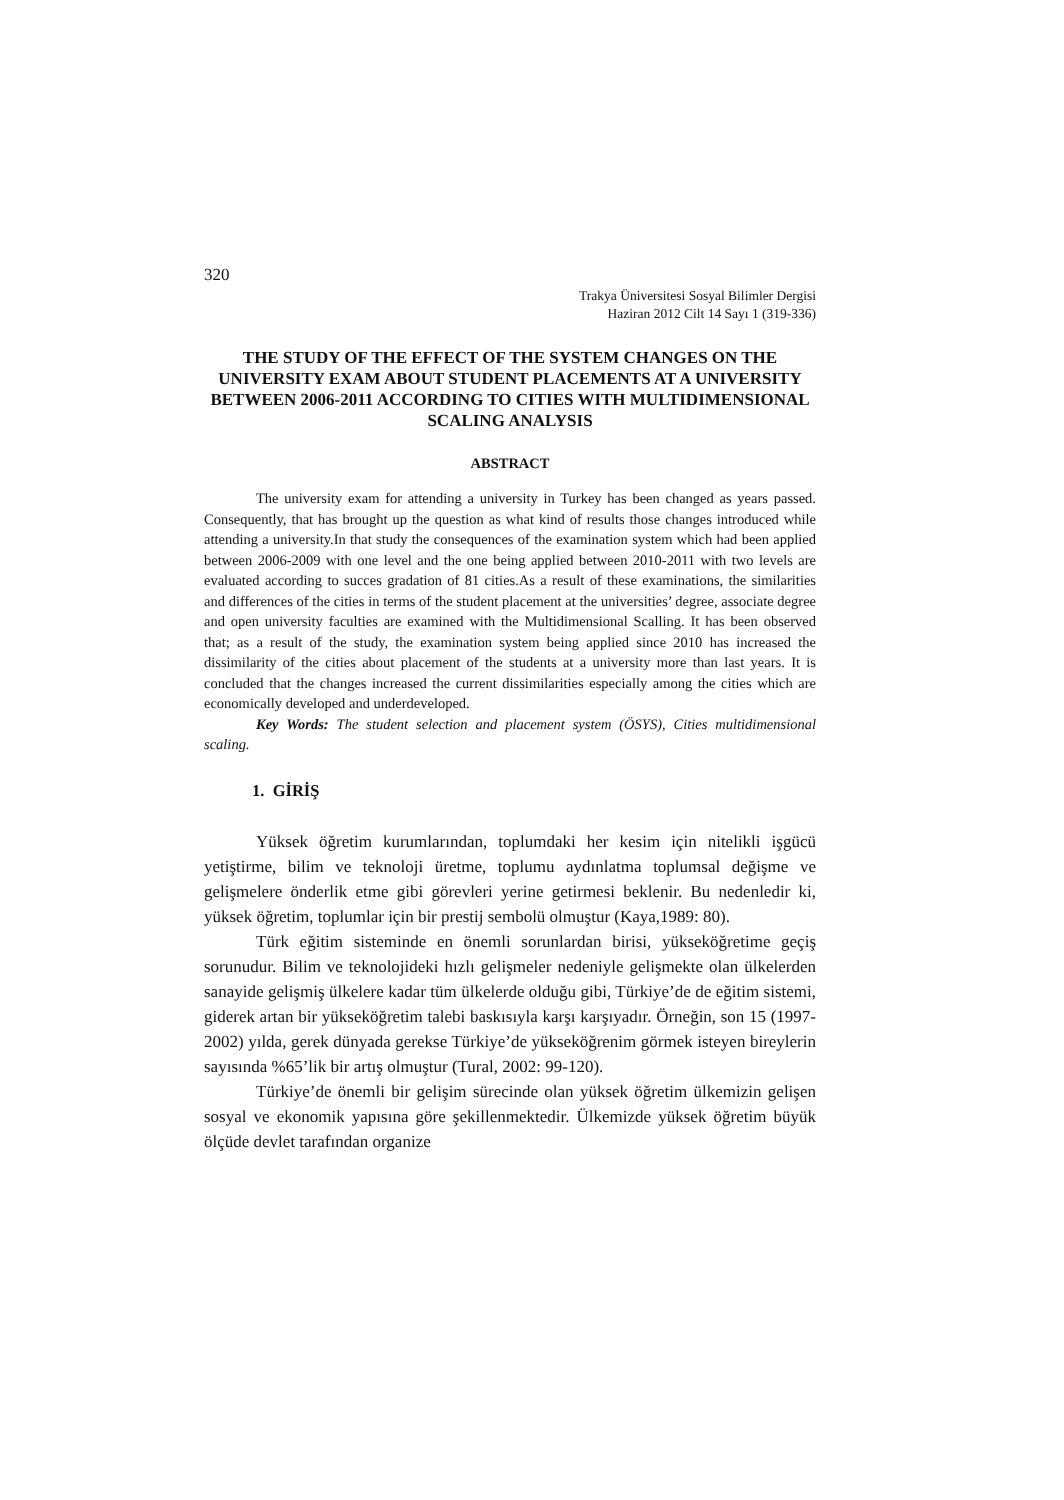320
Trakya Üniversitesi Sosyal Bilimler Dergisi
Haziran 2012 Cilt 14 Sayı 1 (319-336)
THE STUDY OF THE EFFECT OF THE SYSTEM CHANGES ON THE UNIVERSITY EXAM ABOUT STUDENT PLACEMENTS AT A UNIVERSITY BETWEEN 2006-2011 ACCORDING TO CITIES WITH MULTIDIMENSIONAL SCALING ANALYSIS
ABSTRACT
The university exam for attending a university in Turkey has been changed as years passed. Consequently, that has brought up the question as what kind of results those changes introduced while attending a university.In that study the consequences of the examination system which had been applied between 2006-2009 with one level and the one being applied between 2010-2011 with two levels are evaluated according to succes gradation of 81 cities.As a result of these examinations, the similarities and differences of the cities in terms of the student placement at the universities’ degree, associate degree and open university faculties are examined with the Multidimensional Scalling. It has been observed that; as a result of the study, the examination system being applied since 2010 has increased the dissimilarity of the cities about placement of the students at a university more than last years. It is concluded that the changes increased the current dissimilarities especially among the cities which are economically developed and underdeveloped.
Key Words: The student selection and placement system (ÖSYS), Cities multidimensional scaling.
1. GİRİŞ
Yüksek öğretim kurumlarından, toplumdaki her kesim için nitelikli işgücü yetiştirme, bilim ve teknoloji üretme, toplumu aydınlatma toplumsal değişme ve gelişmelere önderlik etme gibi görevleri yerine getirmesi beklenir. Bu nedenledir ki, yüksek öğretim, toplumlar için bir prestij sembolü olmuştur (Kaya,1989: 80).
Türk eğitim sisteminde en önemli sorunlardan birisi, yükseköğretime geçiş sorunudur. Bilim ve teknolojideki hızlı gelişmeler nedeniyle gelişmekte olan ülkelerden sanayide gelişmiş ülkelere kadar tüm ülkelerde olduğu gibi, Türkiye’de de eğitim sistemi, giderek artan bir yükseköğretim talebi baskısıyla karşı karşıyadır. Örneğin, son 15 (1997-2002) yılda, gerek dünyada gerekse Türkiye’de yükseköğrenim görmek isteyen bireylerin sayısında %65’lik bir artış olmuştur (Tural, 2002: 99-120).
Türkiye’de önemli bir gelişim sürecinde olan yüksek öğretim ülkemizin gelişen sosyal ve ekonomik yapısına göre şekillenmektedir. Ülkemizde yüksek öğretim büyük ölçüde devlet tarafından organize